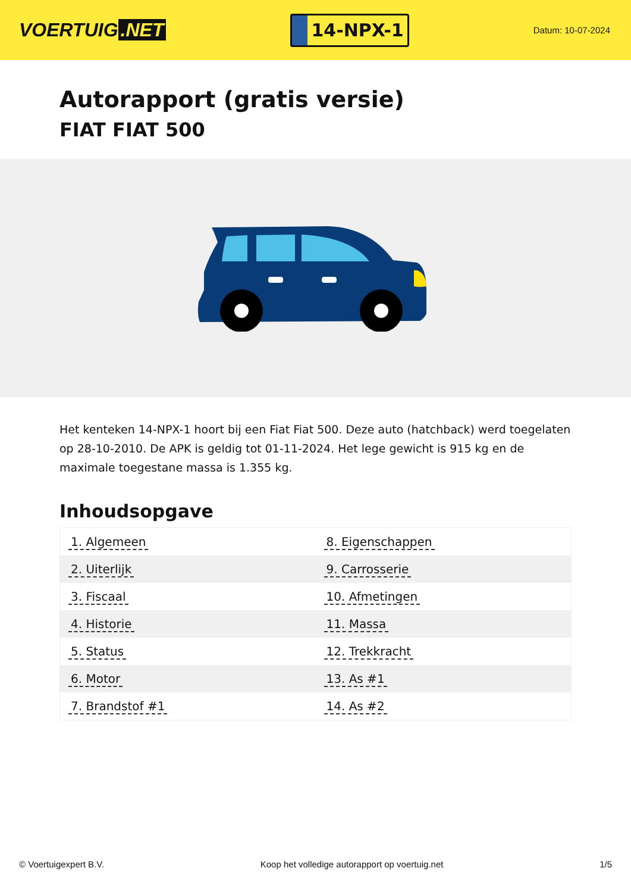VOERTUIG.NET
14-NPX-1
Datum: 10-07-2024
Autorapport (gratis versie)
FIAT FIAT 500
Het kenteken 14-NPX-1 hoort bij een Fiat Fiat 500. Deze auto (hatchback) werd toegelaten op 28-10-2010. De APK is geldig tot 01-11-2024. Het lege gewicht is 915 kg en de maximale toegestane massa is 1.355 kg.
Inhoudsopgave
| 1. Algemeen | 8. Eigenschappen |
| 2. Uiterlijk | 9. Carrosserie |
| 3. Fiscaal | 10. Afmetingen |
| 4. Historie | 11. Massa |
| 5. Status | 12. Trekkracht |
| 6. Motor | 13. As #1 |
| 7. Brandstof #1 | 14. As #2 |
© Voertuigexpert B.V. Koop het volledige autorapport op voertuig.net 1/5